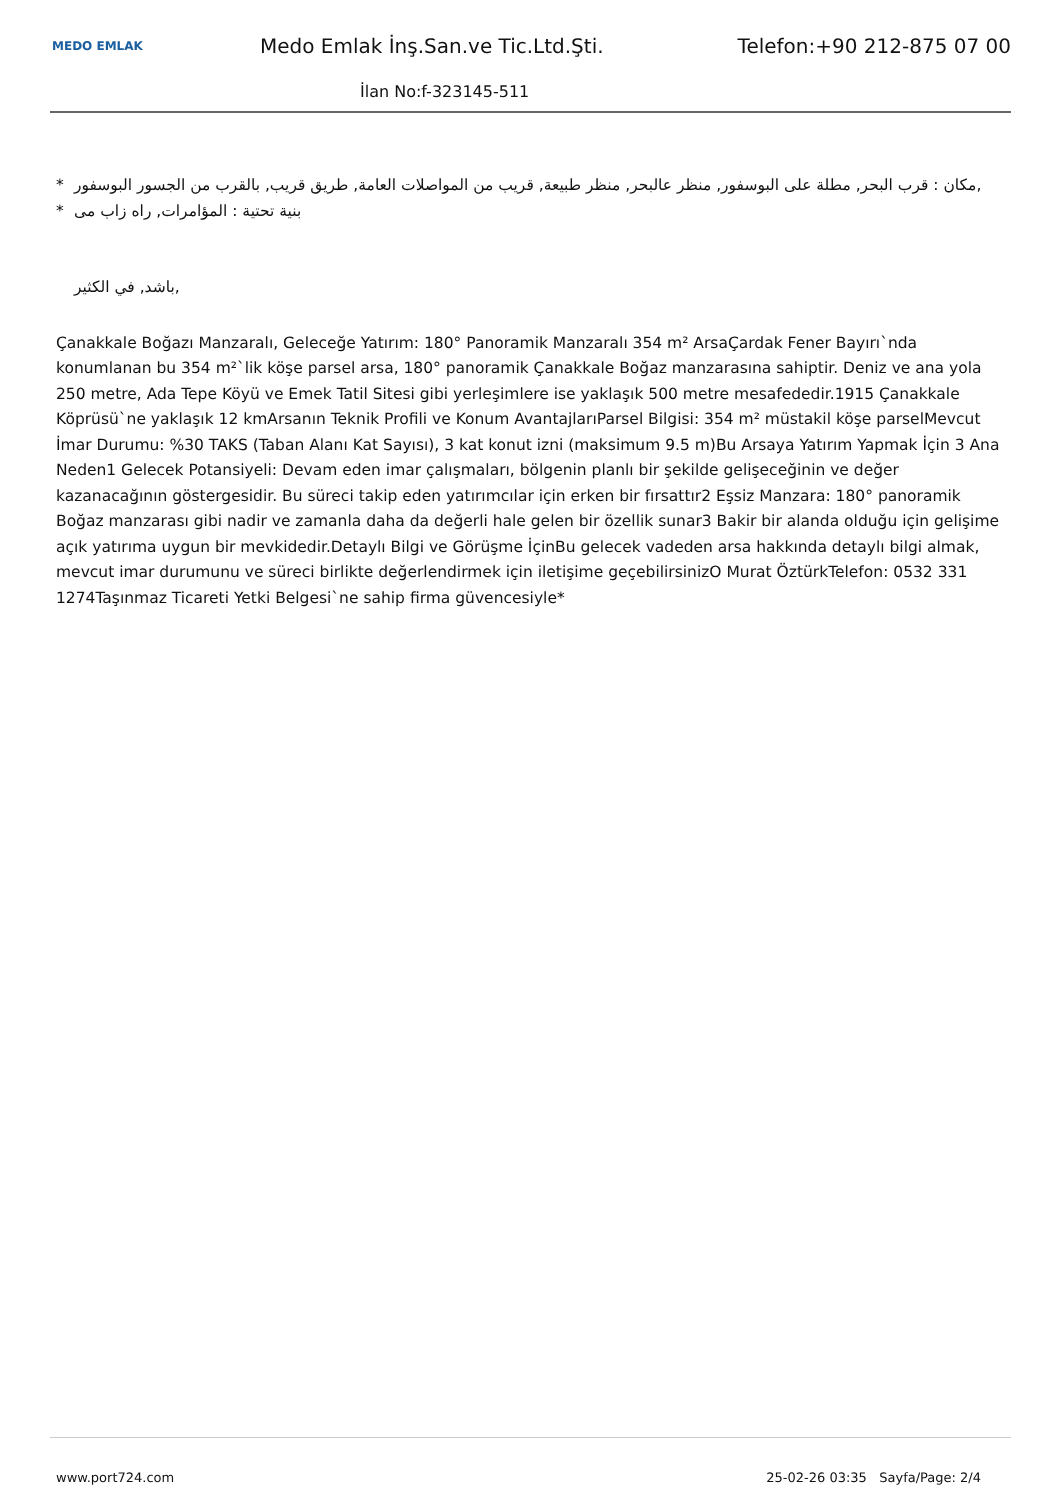MEDO EMLAK
Medo Emlak İnş.San.ve Tic.Ltd.Şti.
Telefon:+90 212-875 07 00
İlan No:f-323145-511
* مكان : قرب البحر, مطلة على البوسفور, منظر عالبحر, منظر طبيعة, قريب من المواصلات العامة, طريق قريب, بالقرب من الجسور البوسفور,
* بنية تحتية : المؤامرات, راه زاب مى
باشد, في الكثير,
Çanakkale Boğazı Manzaralı, Geleceğe Yatırım: 180° Panoramik Manzaralı 354 m² ArsaÇardak Fener Bayırı`nda konumlanan bu 354 m²`lik köşe parsel arsa, 180° panoramik Çanakkale Boğaz manzarasına sahiptir. Deniz ve ana yola 250 metre, Ada Tepe Köyü ve Emek Tatil Sitesi gibi yerleşimlere ise yaklaşık 500 metre mesafededir.1915 Çanakkale Köprüsü`ne yaklaşık 12 kmArsanın Teknik Profili ve Konum AvantajlarıParsel Bilgisi: 354 m² müstakil köşe parselMevcut İmar Durumu: %30 TAKS (Taban Alanı Kat Sayısı), 3 kat konut izni (maksimum 9.5 m)Bu Arsaya Yatırım Yapmak İçin 3 Ana Neden1 Gelecek Potansiyeli: Devam eden imar çalışmaları, bölgenin planlı bir şekilde gelişeceğinin ve değer kazanacağının göstergesidir. Bu süreci takip eden yatırımcılar için erken bir fırsattır2 Eşsiz Manzara: 180° panoramik Boğaz manzarası gibi nadir ve zamanla daha da değerli hale gelen bir özellik sunar3 Bakir bir alanda olduğu için gelişime açık yatırıma uygun bir mevkidedir.Detaylı Bilgi ve Görüşme İçinBu gelecek vadeden arsa hakkında detaylı bilgi almak, mevcut imar durumunu ve süreci birlikte değerlendirmek için iletişime geçebilirsinizO Murat ÖztürkTelefon: 0532 331 1274Taşınmaz Ticareti Yetki Belgesi`ne sahip firma güvencesiyle*
www.port724.com 25-02-26 03:35 Sayfa/Page: 2/4